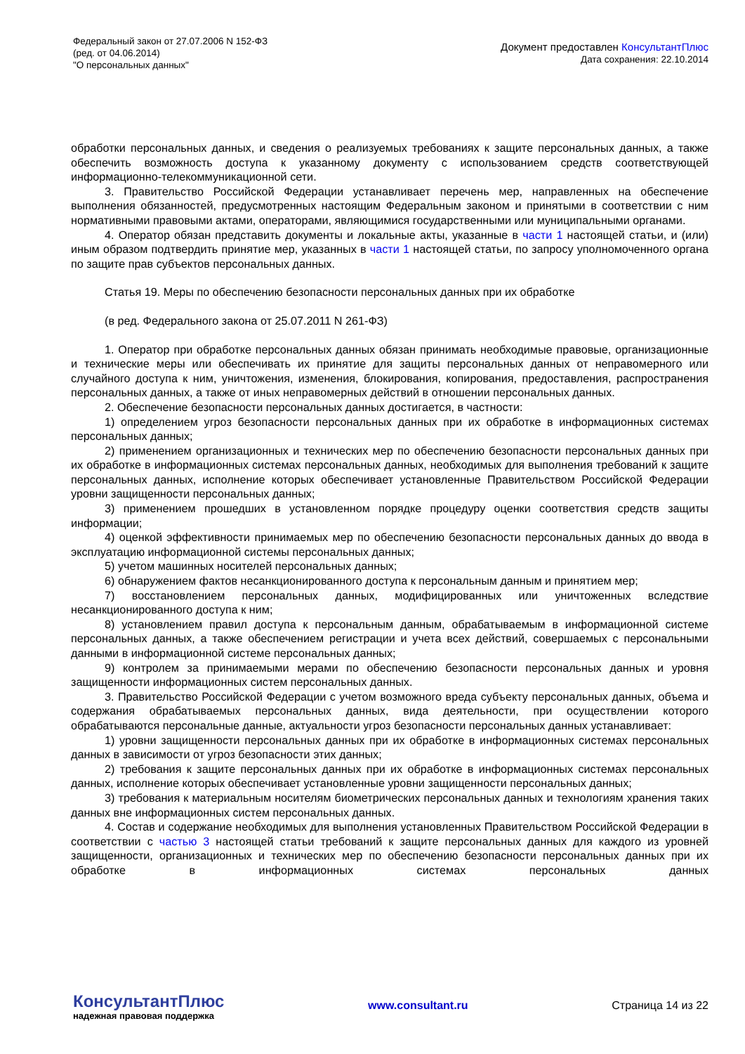Федеральный закон от 27.07.2006 N 152-ФЗ
(ред. от 04.06.2014)
"О персональных данных"
Документ предоставлен КонсультантПлюс
Дата сохранения: 22.10.2014
обработки персональных данных, и сведения о реализуемых требованиях к защите персональных данных, а также обеспечить возможность доступа к указанному документу с использованием средств соответствующей информационно-телекоммуникационной сети.
3. Правительство Российской Федерации устанавливает перечень мер, направленных на обеспечение выполнения обязанностей, предусмотренных настоящим Федеральным законом и принятыми в соответствии с ним нормативными правовыми актами, операторами, являющимися государственными или муниципальными органами.
4. Оператор обязан представить документы и локальные акты, указанные в части 1 настоящей статьи, и (или) иным образом подтвердить принятие мер, указанных в части 1 настоящей статьи, по запросу уполномоченного органа по защите прав субъектов персональных данных.
Статья 19. Меры по обеспечению безопасности персональных данных при их обработке
(в ред. Федерального закона от 25.07.2011 N 261-ФЗ)
1. Оператор при обработке персональных данных обязан принимать необходимые правовые, организационные и технические меры или обеспечивать их принятие для защиты персональных данных от неправомерного или случайного доступа к ним, уничтожения, изменения, блокирования, копирования, предоставления, распространения персональных данных, а также от иных неправомерных действий в отношении персональных данных.
2. Обеспечение безопасности персональных данных достигается, в частности:
1) определением угроз безопасности персональных данных при их обработке в информационных системах персональных данных;
2) применением организационных и технических мер по обеспечению безопасности персональных данных при их обработке в информационных системах персональных данных, необходимых для выполнения требований к защите персональных данных, исполнение которых обеспечивает установленные Правительством Российской Федерации уровни защищенности персональных данных;
3) применением прошедших в установленном порядке процедуру оценки соответствия средств защиты информации;
4) оценкой эффективности принимаемых мер по обеспечению безопасности персональных данных до ввода в эксплуатацию информационной системы персональных данных;
5) учетом машинных носителей персональных данных;
6) обнаружением фактов несанкционированного доступа к персональным данным и принятием мер;
7) восстановлением персональных данных, модифицированных или уничтоженных вследствие несанкционированного доступа к ним;
8) установлением правил доступа к персональным данным, обрабатываемым в информационной системе персональных данных, а также обеспечением регистрации и учета всех действий, совершаемых с персональными данными в информационной системе персональных данных;
9) контролем за принимаемыми мерами по обеспечению безопасности персональных данных и уровня защищенности информационных систем персональных данных.
3. Правительство Российской Федерации с учетом возможного вреда субъекту персональных данных, объема и содержания обрабатываемых персональных данных, вида деятельности, при осуществлении которого обрабатываются персональные данные, актуальности угроз безопасности персональных данных устанавливает:
1) уровни защищенности персональных данных при их обработке в информационных системах персональных данных в зависимости от угроз безопасности этих данных;
2) требования к защите персональных данных при их обработке в информационных системах персональных данных, исполнение которых обеспечивает установленные уровни защищенности персональных данных;
3) требования к материальным носителям биометрических персональных данных и технологиям хранения таких данных вне информационных систем персональных данных.
4. Состав и содержание необходимых для выполнения установленных Правительством Российской Федерации в соответствии с частью 3 настоящей статьи требований к защите персональных данных для каждого из уровней защищенности, организационных и технических мер по обеспечению безопасности персональных данных при их обработке в информационных системах персональных данных
КонсультантПлюс
надежная правовая поддержка
www.consultant.ru Страница 14 из 22